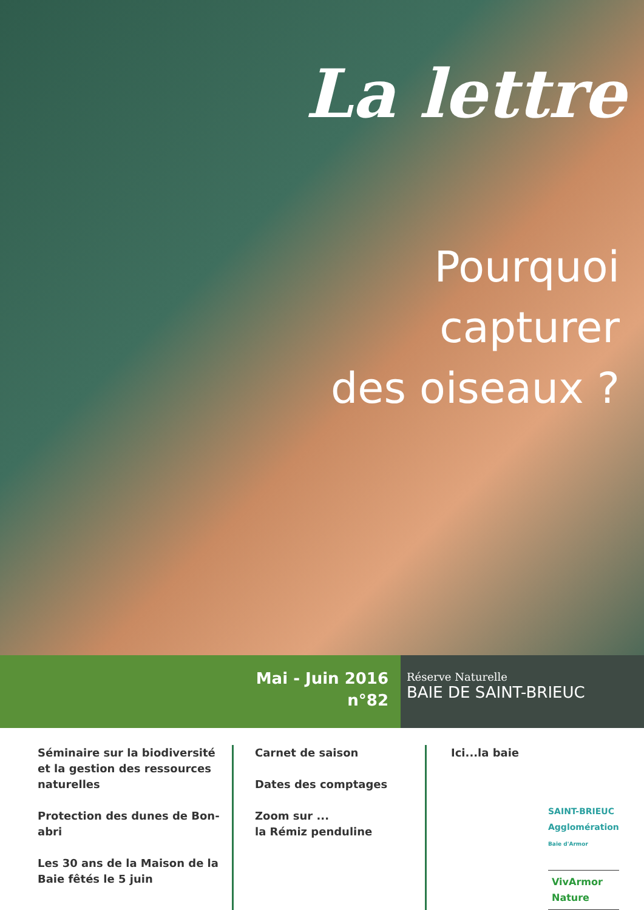La lettre
Pourquoi
capturer
des oiseaux ?
Mai - Juin 2016
n°82
Réserve Naturelle
BAIE DE SAINT-BRIEUC
Séminaire sur la biodiversité et la gestion des ressources naturelles
Protection des dunes de Bon-abri
Les 30 ans de la Maison de la Baie fêtés le 5 juin
Carnet de saison
Dates des comptages
Zoom sur ...
la Rémiz penduline
Ici...la baie
SAINT-BRIEUC
Agglomération
Baie d'Armor
VivArmor
Nature